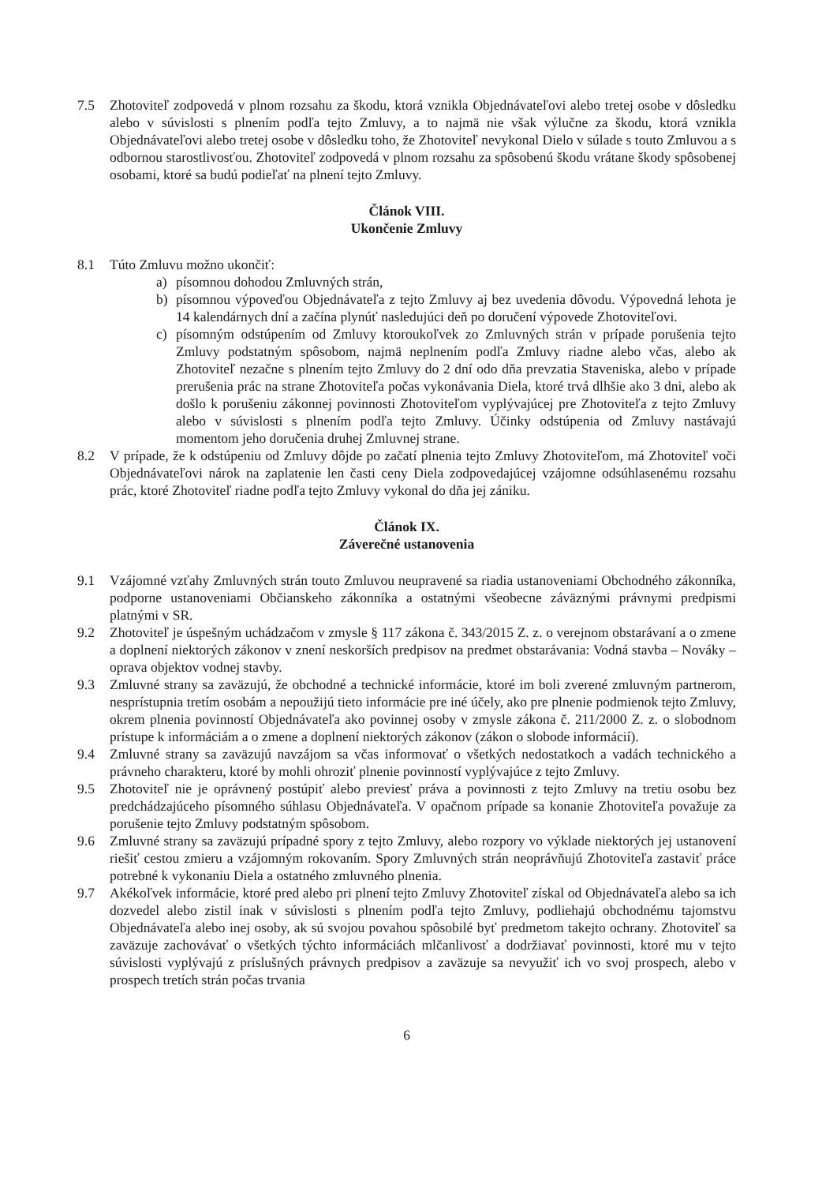7.5 Zhotoviteľ zodpovedá v plnom rozsahu za škodu, ktorá vznikla Objednávateľovi alebo tretej osobe v dôsledku alebo v súvislosti s plnením podľa tejto Zmluvy, a to najmä nie však výlučne za škodu, ktorá vznikla Objednávateľovi alebo tretej osobe v dôsledku toho, že Zhotoviteľ nevykonal Dielo v súlade s touto Zmluvou a s odbornou starostlivosťou. Zhotoviteľ zodpovedá v plnom rozsahu za spôsobenú škodu vrátane škody spôsobenej osobami, ktoré sa budú podieľať na plnení tejto Zmluvy.
Článok VIII.
Ukončenie Zmluvy
8.1 Túto Zmluvu možno ukončiť:
a) písomnou dohodou Zmluvných strán,
b) písomnou výpoveďou Objednávateľa z tejto Zmluvy aj bez uvedenia dôvodu. Výpovedná lehota je 14 kalendárnych dní a začína plynúť nasledujúci deň po doručení výpovede Zhotoviteľovi.
c) písomným odstúpením od Zmluvy ktoroukoľvek zo Zmluvných strán v prípade porušenia tejto Zmluvy podstatným spôsobom, najmä neplnením podľa Zmluvy riadne alebo včas, alebo ak Zhotoviteľ nezačne s plnením tejto Zmluvy do 2 dní odo dňa prevzatia Staveniska, alebo v prípade prerušenia prác na strane Zhotoviteľa počas vykonávania Diela, ktoré trvá dlhšie ako 3 dni, alebo ak došlo k porušeniu zákonnej povinnosti Zhotoviteľom vyplývajúcej pre Zhotoviteľa z tejto Zmluvy alebo v súvislosti s plnením podľa tejto Zmluvy. Účinky odstúpenia od Zmluvy nastávajú momentom jeho doručenia druhej Zmluvnej strane.
8.2 V prípade, že k odstúpeniu od Zmluvy dôjde po začatí plnenia tejto Zmluvy Zhotoviteľom, má Zhotoviteľ voči Objednávateľovi nárok na zaplatenie len časti ceny Diela zodpovedajúcej vzájomne odsúhlasenému rozsahu prác, ktoré Zhotoviteľ riadne podľa tejto Zmluvy vykonal do dňa jej zániku.
Článok IX.
Záverečné ustanovenia
9.1 Vzájomné vzťahy Zmluvných strán touto Zmluvou neupravené sa riadia ustanoveniami Obchodného zákonníka, podporne ustanoveniami Občianskeho zákonníka a ostatnými všeobecne záväznými právnymi predpismi platnými v SR.
9.2 Zhotoviteľ je úspešným uchádzačom v zmysle § 117 zákona č. 343/2015 Z. z. o verejnom obstarávaní a o zmene a doplnení niektorých zákonov v znení neskorších predpisov na predmet obstarávania: Vodná stavba – Nováky – oprava objektov vodnej stavby.
9.3 Zmluvné strany sa zaväzujú, že obchodné a technické informácie, ktoré im boli zverené zmluvným partnerom, nesprístupnia tretím osobám a nepoužijú tieto informácie pre iné účely, ako pre plnenie podmienok tejto Zmluvy, okrem plnenia povinností Objednávateľa ako povinnej osoby v zmysle zákona č. 211/2000 Z. z. o slobodnom prístupe k informáciám a o zmene a doplnení niektorých zákonov (zákon o slobode informácií).
9.4 Zmluvné strany sa zaväzujú navzájom sa včas informovať o všetkých nedostatkoch a vadách technického a právneho charakteru, ktoré by mohli ohroziť plnenie povinností vyplývajúce z tejto Zmluvy.
9.5 Zhotoviteľ nie je oprávnený postúpiť alebo previesť práva a povinnosti z tejto Zmluvy na tretiu osobu bez predchádzajúceho písomného súhlasu Objednávateľa. V opačnom prípade sa konanie Zhotoviteľa považuje za porušenie tejto Zmluvy podstatným spôsobom.
9.6 Zmluvné strany sa zaväzujú prípadné spory z tejto Zmluvy, alebo rozpory vo výklade niektorých jej ustanovení riešiť cestou zmieru a vzájomným rokovaním. Spory Zmluvných strán neoprávňujú Zhotoviteľa zastaviť práce potrebné k vykonaniu Diela a ostatného zmluvného plnenia.
9.7 Akékoľvek informácie, ktoré pred alebo pri plnení tejto Zmluvy Zhotoviteľ získal od Objednávateľa alebo sa ich dozvedel alebo zistil inak v súvislosti s plnením podľa tejto Zmluvy, podliehajú obchodnému tajomstvu Objednávateľa alebo inej osoby, ak sú svojou povahou spôsobilé byť predmetom takejto ochrany. Zhotoviteľ sa zaväzuje zachovávať o všetkých týchto informáciách mlčanlivosť a dodržiavať povinnosti, ktoré mu v tejto súvislosti vyplývajú z príslušných právnych predpisov a zaväzuje sa nevyužiť ich vo svoj prospech, alebo v prospech tretích strán počas trvania
6